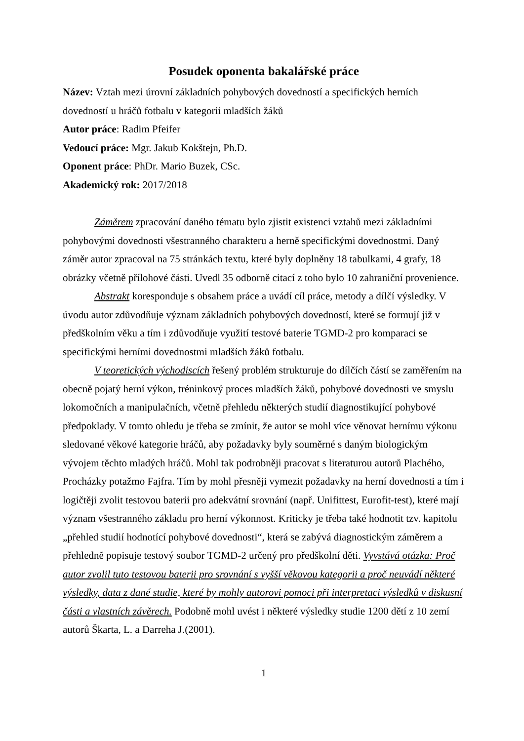Posudek oponenta bakalářské práce
Název: Vztah mezi úrovní základních pohybových dovedností a specifických herních dovedností u hráčů fotbalu v kategorii mladších žáků
Autor práce: Radim Pfeifer
Vedoucí práce: Mgr. Jakub Kokštejn, Ph.D.
Oponent práce: PhDr. Mario Buzek, CSc.
Akademický rok: 2017/2018
Záměrem zpracování daného tématu bylo zjistit existenci vztahů mezi základními pohybovými dovednosti všestranného charakteru a herně specifickými dovednostmi. Daný záměr autor zpracoval na 75 stránkách textu, které byly doplněny 18 tabulkami, 4 grafy, 18 obrázky včetně přílohové části. Uvedl 35 odborně citací z toho bylo 10 zahraniční provenience.
Abstrakt koresponduje s obsahem práce a uvádí cíl práce, metody a dílčí výsledky. V úvodu autor zdůvodňuje význam základních pohybových dovedností, které se formují již v předškolním věku a tím i zdůvodňuje využití testové baterie TGMD-2 pro komparaci se specifickými herními dovednostmi mladších žáků fotbalu.
V teoretických východiscích řešený problém strukturuje do dílčích částí se zaměřením na obecně pojatý herní výkon, tréninkový proces mladších žáků, pohybové dovednosti ve smyslu lokomočních a manipulačních, včetně přehledu některých studií diagnostikující pohybové předpoklady. V tomto ohledu je třeba se zmínit, že autor se mohl více věnovat hernímu výkonu sledované věkové kategorie hráčů, aby požadavky byly souměrné s daným biologickým vývojem těchto mladých hráčů. Mohl tak podrobněji pracovat s literaturou autorů Plachého, Procházky potažmo Fajfra. Tím by mohl přesněji vymezit požadavky na herní dovednosti a tím i logičtěji zvolit testovou baterii pro adekvátní srovnání (např. Unifittest, Eurofit-test), které mají význam všestranného základu pro herní výkonnost. Kriticky je třeba také hodnotit tzv. kapitolu „přehled studií hodnotící pohybové dovednosti“, která se zabývá diagnostickým záměrem a přehledně popisuje testový soubor TGMD-2 určený pro předškolní děti. Vyvstává otázka: Proč autor zvolil tuto testovou baterii pro srovnání s vyšší věkovou kategorii a proč neuvádí některé výsledky, data z dané studie, které by mohly autorovi pomoci při interpretaci výsledků v diskusní části a vlastních závěrech. Podobně mohl uvést i některé výsledky studie 1200 dětí z 10 zemí autorů Škarta, L. a Darreha J.(2001).
1